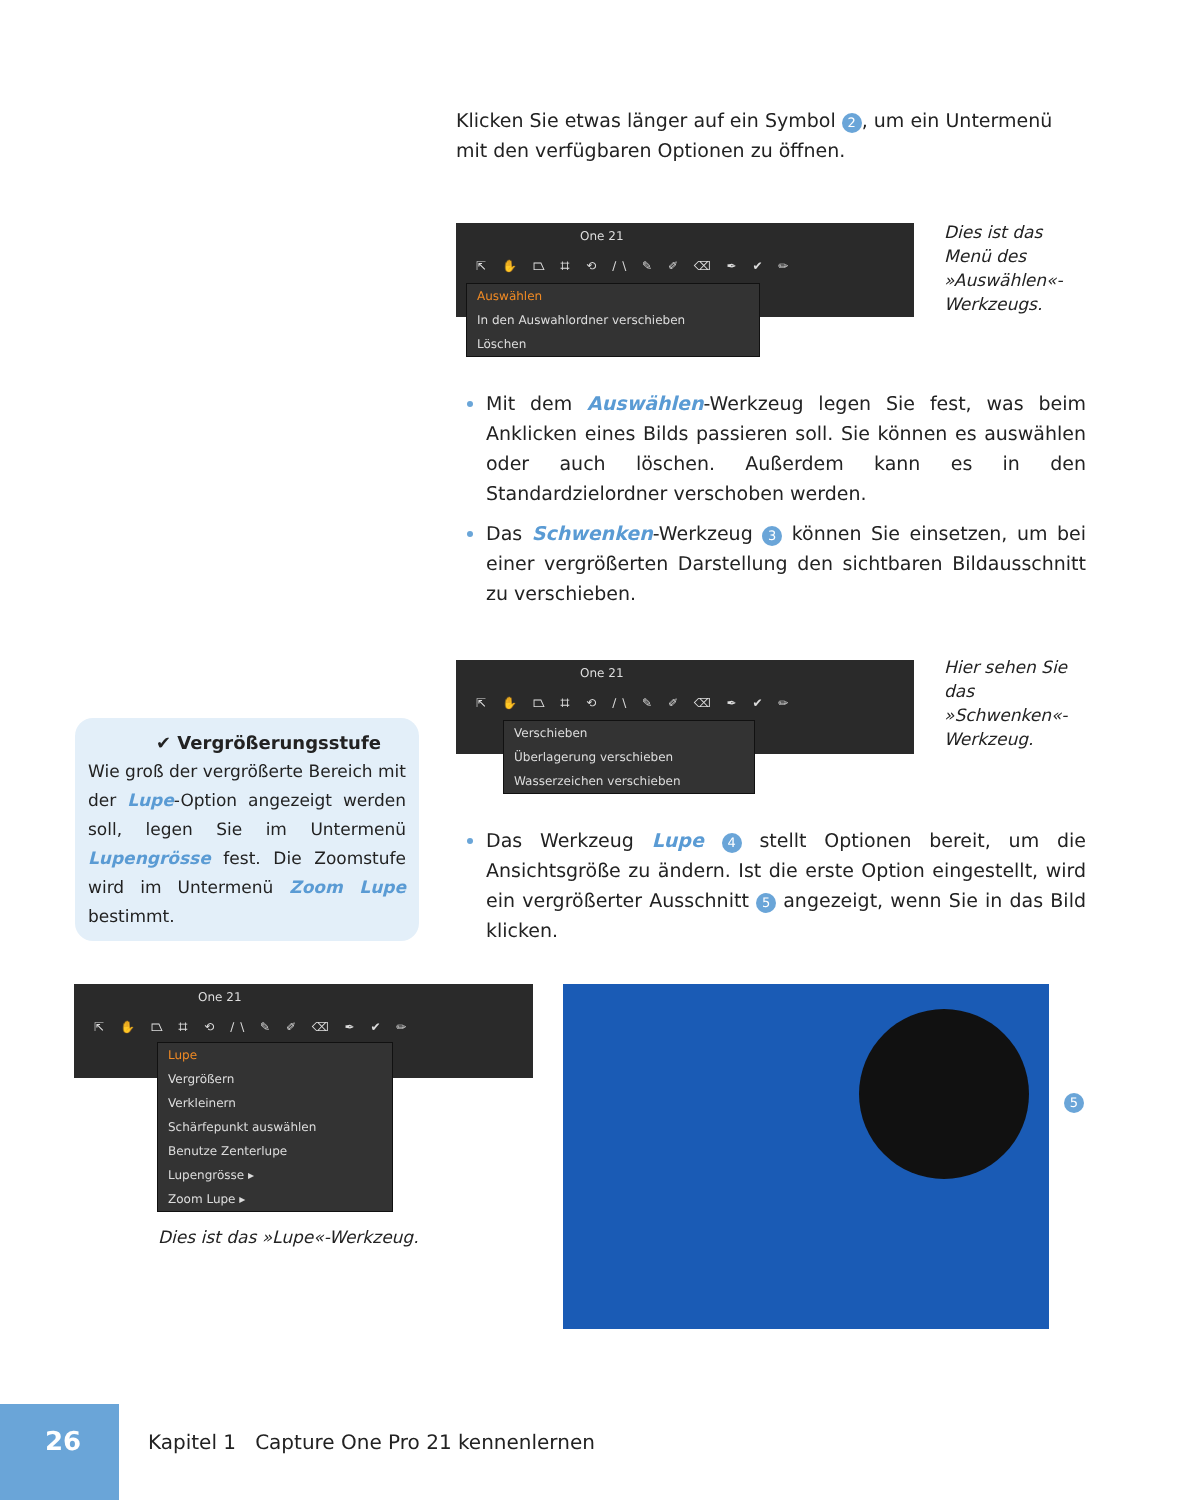Klicken Sie etwas länger auf ein Symbol 2, um ein Untermenü mit den verfügbaren Optionen zu öffnen.
One 21
⇱ ✋ ⏢ ⌗ ⟲ /\ ✎ ✐ ⌫ ✒ ✔ ✏
Auswählen
In den Auswahlordner verschieben
Löschen
Dies ist das Menü des »Auswählen«-Werkzeugs.
Mit dem Auswählen-Werkzeug legen Sie fest, was beim Anklicken eines Bilds passieren soll. Sie können es auswählen oder auch löschen. Außerdem kann es in den Standardzielordner verschoben werden.
Das Schwenken-Werkzeug 3 können Sie einsetzen, um bei einer vergrößerten Darstellung den sichtbaren Bildausschnitt zu verschieben.
One 21
⇱ ✋ ⏢ ⌗ ⟲ /\ ✎ ✐ ⌫ ✒ ✔ ✏
Verschieben
Überlagerung verschieben
Wasserzeichen verschieben
Hier sehen Sie das »Schwenken«-Werkzeug.
✔ Vergrößerungsstufe
Wie groß der vergrößerte Bereich mit der Lupe-Option angezeigt werden soll, legen Sie im Untermenü Lupengrösse fest. Die Zoomstufe wird im Untermenü Zoom Lupe bestimmt.
Das Werkzeug Lupe 4 stellt Optionen bereit, um die Ansichtsgröße zu ändern. Ist die erste Option eingestellt, wird ein vergrößerter Ausschnitt 5 angezeigt, wenn Sie in das Bild klicken.
One 21
⇱ ✋ ⏢ ⌗ ⟲ /\ ✎ ✐ ⌫ ✒ ✔ ✏
Lupe
Vergrößern
Verkleinern
Schärfepunkt auswählen
Benutze Zenterlupe
Lupengrösse ▸
Zoom Lupe ▸
Dies ist das »Lupe«-Werkzeug.
5
26
Kapitel 1 Capture One Pro 21 kennenlernen